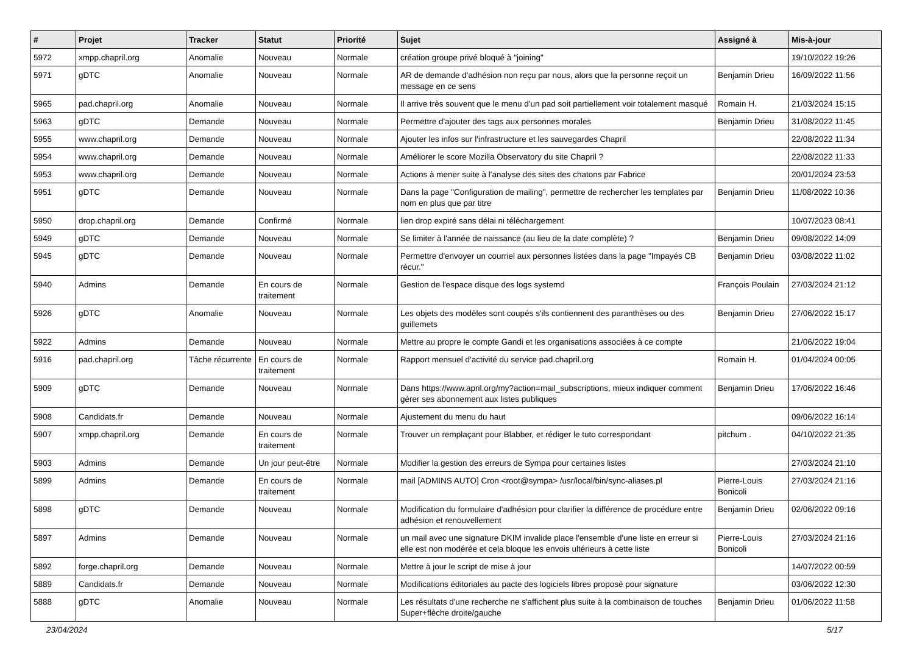| # | Projet | Tracker | Statut | Priorité | Sujet | Assigné à | Mis-à-jour |
| --- | --- | --- | --- | --- | --- | --- | --- |
| 5972 | xmpp.chapril.org | Anomalie | Nouveau | Normale | création groupe privé bloqué à "joining" | | 19/10/2022 19:26 |
| 5971 | gDTC | Anomalie | Nouveau | Normale | AR de demande d'adhésion non reçu par nous, alors que la personne reçoit un message en ce sens | Benjamin Drieu | 16/09/2022 11:56 |
| 5965 | pad.chapril.org | Anomalie | Nouveau | Normale | Il arrive très souvent que le menu d'un pad soit partiellement voir totalement masqué | Romain H. | 21/03/2024 15:15 |
| 5963 | gDTC | Demande | Nouveau | Normale | Permettre d'ajouter des tags aux personnes morales | Benjamin Drieu | 31/08/2022 11:45 |
| 5955 | www.chapril.org | Demande | Nouveau | Normale | Ajouter les infos sur l'infrastructure et les sauvegardes Chapril | | 22/08/2022 11:34 |
| 5954 | www.chapril.org | Demande | Nouveau | Normale | Améliorer le score Mozilla Observatory du site Chapril ? | | 22/08/2022 11:33 |
| 5953 | www.chapril.org | Demande | Nouveau | Normale | Actions à mener suite à l'analyse des sites des chatons par Fabrice | | 20/01/2024 23:53 |
| 5951 | gDTC | Demande | Nouveau | Normale | Dans la page "Configuration de mailing", permettre de rechercher les templates par nom en plus que par titre | Benjamin Drieu | 11/08/2022 10:36 |
| 5950 | drop.chapril.org | Demande | Confirmé | Normale | lien drop expiré sans délai ni téléchargement | | 10/07/2023 08:41 |
| 5949 | gDTC | Demande | Nouveau | Normale | Se limiter à l'année de naissance (au lieu de la date complète) ? | Benjamin Drieu | 09/08/2022 14:09 |
| 5945 | gDTC | Demande | Nouveau | Normale | Permettre d'envoyer un courriel aux personnes listées dans la page "Impayés CB récur." | Benjamin Drieu | 03/08/2022 11:02 |
| 5940 | Admins | Demande | En cours de traitement | Normale | Gestion de l'espace disque des logs systemd | François Poulain | 27/03/2024 21:12 |
| 5926 | gDTC | Anomalie | Nouveau | Normale | Les objets des modèles sont coupés s'ils contiennent des paranthèses ou des guillemets | Benjamin Drieu | 27/06/2022 15:17 |
| 5922 | Admins | Demande | Nouveau | Normale | Mettre au propre le compte Gandi et les organisations associées à ce compte | | 21/06/2022 19:04 |
| 5916 | pad.chapril.org | Tâche récurrente | En cours de traitement | Normale | Rapport mensuel d'activité du service pad.chapril.org | Romain H. | 01/04/2024 00:05 |
| 5909 | gDTC | Demande | Nouveau | Normale | Dans https://www.april.org/my?action=mail_subscriptions, mieux indiquer comment gérer ses abonnement aux listes publiques | Benjamin Drieu | 17/06/2022 16:46 |
| 5908 | Candidats.fr | Demande | Nouveau | Normale | Ajustement du menu du haut | | 09/06/2022 16:14 |
| 5907 | xmpp.chapril.org | Demande | En cours de traitement | Normale | Trouver un remplaçant pour Blabber, et rédiger le tuto correspondant | pitchum . | 04/10/2022 21:35 |
| 5903 | Admins | Demande | Un jour peut-être | Normale | Modifier la gestion des erreurs de Sympa pour certaines listes | | 27/03/2024 21:10 |
| 5899 | Admins | Demande | En cours de traitement | Normale | mail [ADMINS AUTO] Cron <root@sympa> /usr/local/bin/sync-aliases.pl | Pierre-Louis Bonicoli | 27/03/2024 21:16 |
| 5898 | gDTC | Demande | Nouveau | Normale | Modification du formulaire d'adhésion pour clarifier la différence de procédure entre adhésion et renouvellement | Benjamin Drieu | 02/06/2022 09:16 |
| 5897 | Admins | Demande | Nouveau | Normale | un mail avec une signature DKIM invalide place l'ensemble d'une liste en erreur si elle est non modérée et cela bloque les envois ultérieurs à cette liste | Pierre-Louis Bonicoli | 27/03/2024 21:16 |
| 5892 | forge.chapril.org | Demande | Nouveau | Normale | Mettre à jour le script de mise à jour | | 14/07/2022 00:59 |
| 5889 | Candidats.fr | Demande | Nouveau | Normale | Modifications éditoriales au pacte des logiciels libres proposé pour signature | | 03/06/2022 12:30 |
| 5888 | gDTC | Anomalie | Nouveau | Normale | Les résultats d'une recherche ne s'affichent plus suite à la combinaison de touches Super+flèche droite/gauche | Benjamin Drieu | 01/06/2022 11:58 |
23/04/2024 5/17